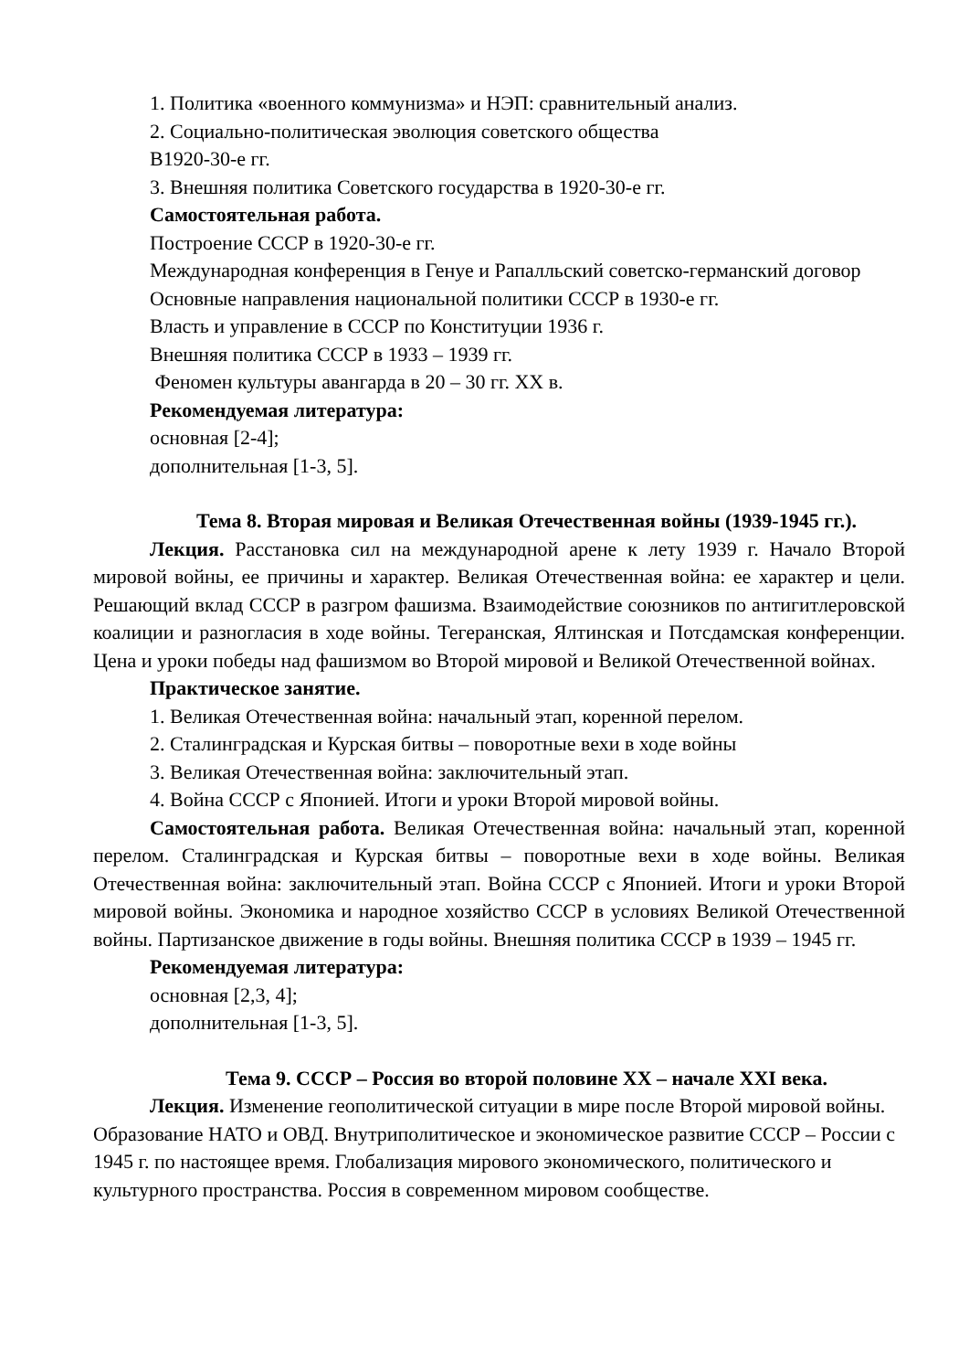1. Политика «военного коммунизма» и НЭП: сравнительный анализ.
2. Социально-политическая эволюция советского общества
В1920-30-е гг.
3. Внешняя политика Советского государства в 1920-30-е гг.
Самостоятельная работа.
Построение СССР в 1920-30-е гг.
Международная конференция в Генуе и Рапалльский советско-германский договор
Основные направления национальной политики СССР в 1930-е гг.
Власть и управление в СССР по Конституции 1936 г.
Внешняя политика СССР в 1933 – 1939 гг.
Феномен культуры авангарда в 20 – 30 гг. XX в.
Рекомендуемая литература:
основная [2-4];
дополнительная [1-3, 5].
Тема 8. Вторая мировая и Великая Отечественная войны (1939-1945 гг.).
Лекция. Расстановка сил на международной арене к лету 1939 г. Начало Второй мировой войны, ее причины и характер. Великая Отечественная война: ее характер и цели. Решающий вклад СССР в разгром фашизма. Взаимодействие союзников по антигитлеровской коалиции и разногласия в ходе войны. Тегеранская, Ялтинская и Потсдамская конференции. Цена и уроки победы над фашизмом во Второй мировой и Великой Отечественной войнах.
Практическое занятие.
1. Великая Отечественная война: начальный этап, коренной перелом.
2. Сталинградская и Курская битвы – поворотные вехи в ходе войны
3. Великая Отечественная война: заключительный этап.
4. Война СССР с Японией. Итоги и уроки Второй мировой войны.
Самостоятельная работа. Великая Отечественная война: начальный этап, коренной перелом. Сталинградская и Курская битвы – поворотные вехи в ходе войны. Великая Отечественная война: заключительный этап. Война СССР с Японией. Итоги и уроки Второй мировой войны. Экономика и народное хозяйство СССР в условиях Великой Отечественной войны. Партизанское движение в годы войны. Внешняя политика СССР в 1939 – 1945 гг.
Рекомендуемая литература:
основная [2,3, 4];
дополнительная [1-3, 5].
Тема 9. СССР – Россия во второй половине XX – начале XXI века.
Лекция. Изменение геополитической ситуации в мире после Второй мировой войны. Образование НАТО и ОВД. Внутриполитическое и экономическое развитие СССР – России с 1945 г. по настоящее время. Глобализация мирового экономического, политического и культурного пространства. Россия в современном мировом сообществе.